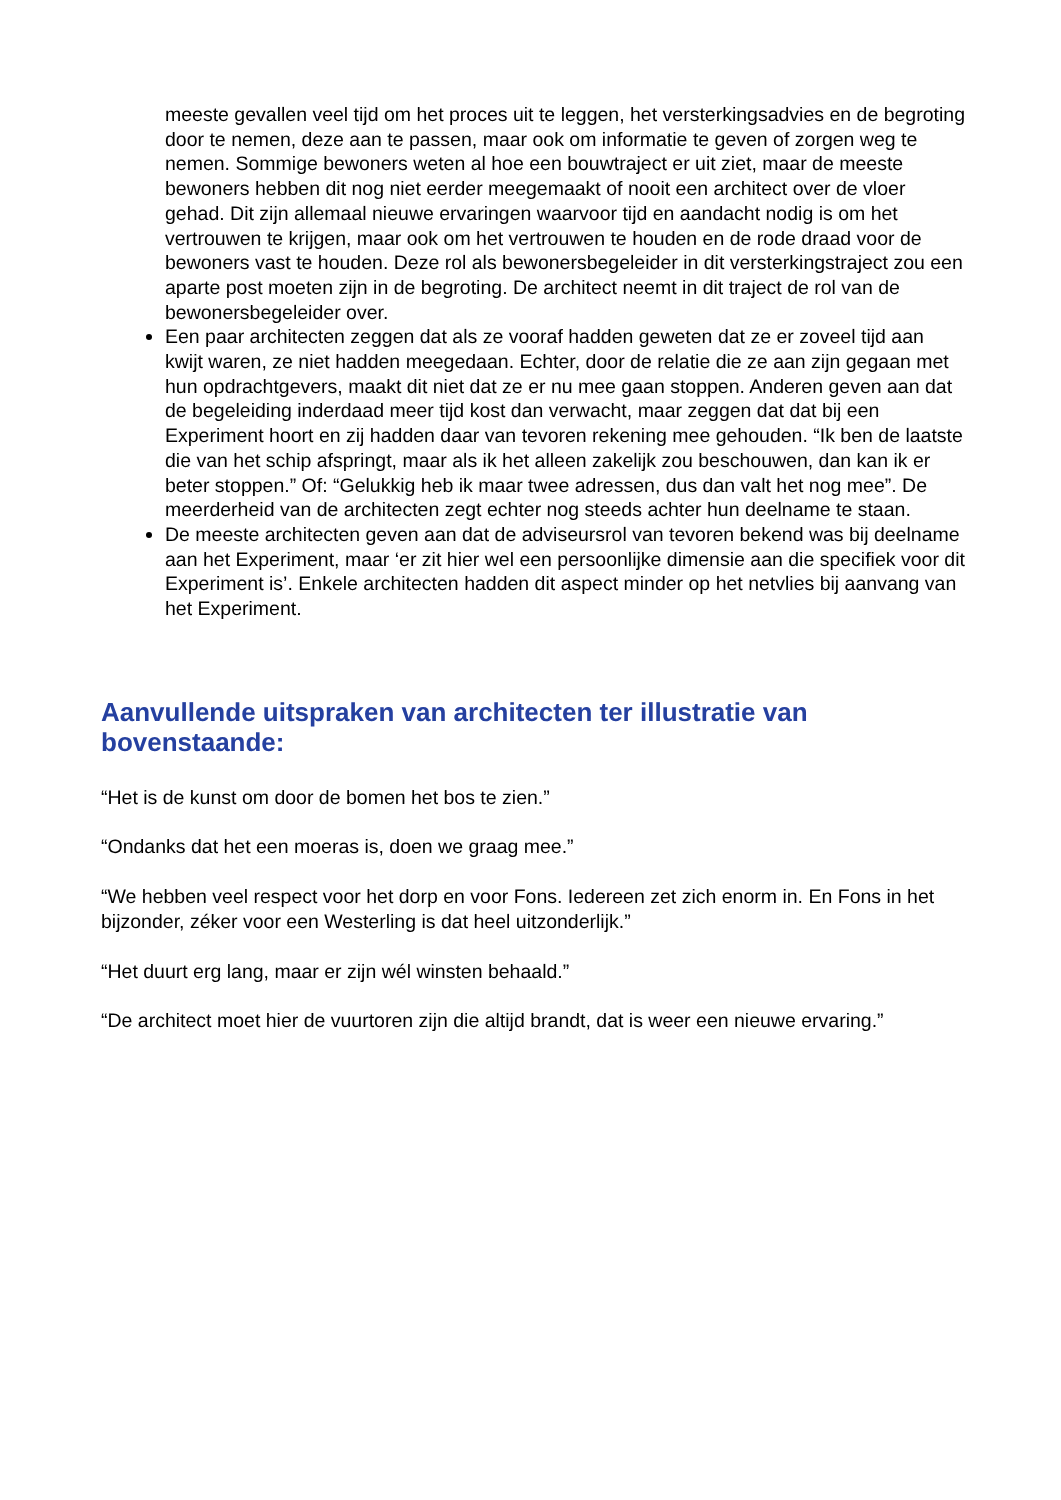meeste gevallen veel tijd om het proces uit te leggen, het versterkingsadvies en de begroting door te nemen, deze aan te passen, maar ook om informatie te geven of zorgen weg te nemen. Sommige bewoners weten al hoe een bouwtraject er uit ziet, maar de meeste bewoners hebben dit nog niet eerder meegemaakt of nooit een architect over de vloer gehad. Dit zijn allemaal nieuwe ervaringen waarvoor tijd en aandacht nodig is om het vertrouwen te krijgen, maar ook om het vertrouwen te houden en de rode draad voor de bewoners vast te houden. Deze rol als bewonersbegeleider in dit versterkingstraject zou een aparte post moeten zijn in de begroting. De architect neemt in dit traject de rol van de bewonersbegeleider over.
Een paar architecten zeggen dat als ze vooraf hadden geweten dat ze er zoveel tijd aan kwijt waren, ze niet hadden meegedaan. Echter, door de relatie die ze aan zijn gegaan met hun opdrachtgevers, maakt dit niet dat ze er nu mee gaan stoppen. Anderen geven aan dat de begeleiding inderdaad meer tijd kost dan verwacht, maar zeggen dat dat bij een Experiment hoort en zij hadden daar van tevoren rekening mee gehouden. “Ik ben de laatste die van het schip afspringt, maar als ik het alleen zakelijk zou beschouwen, dan kan ik er beter stoppen.” Of: “Gelukkig heb ik maar twee adressen, dus dan valt het nog mee”. De meerderheid van de architecten zegt echter nog steeds achter hun deelname te staan.
De meeste architecten geven aan dat de adviseursrol van tevoren bekend was bij deelname aan het Experiment, maar ‘er zit hier wel een persoonlijke dimensie aan die specifiek voor dit Experiment is’. Enkele architecten hadden dit aspect minder op het netvlies bij aanvang van het Experiment.
Aanvullende uitspraken van architecten ter illustratie van bovenstaande:
“Het is de kunst om door de bomen het bos te zien.”
“Ondanks dat het een moeras is, doen we graag mee.”
“We hebben veel respect voor het dorp en voor Fons. Iedereen zet zich enorm in. En Fons in het bijzonder, zéker voor een Westerling is dat heel uitzonderlijk.”
“Het duurt erg lang, maar er zijn wél winsten behaald.”
“De architect moet hier de vuurtoren zijn die altijd brandt, dat is weer een nieuwe ervaring.”